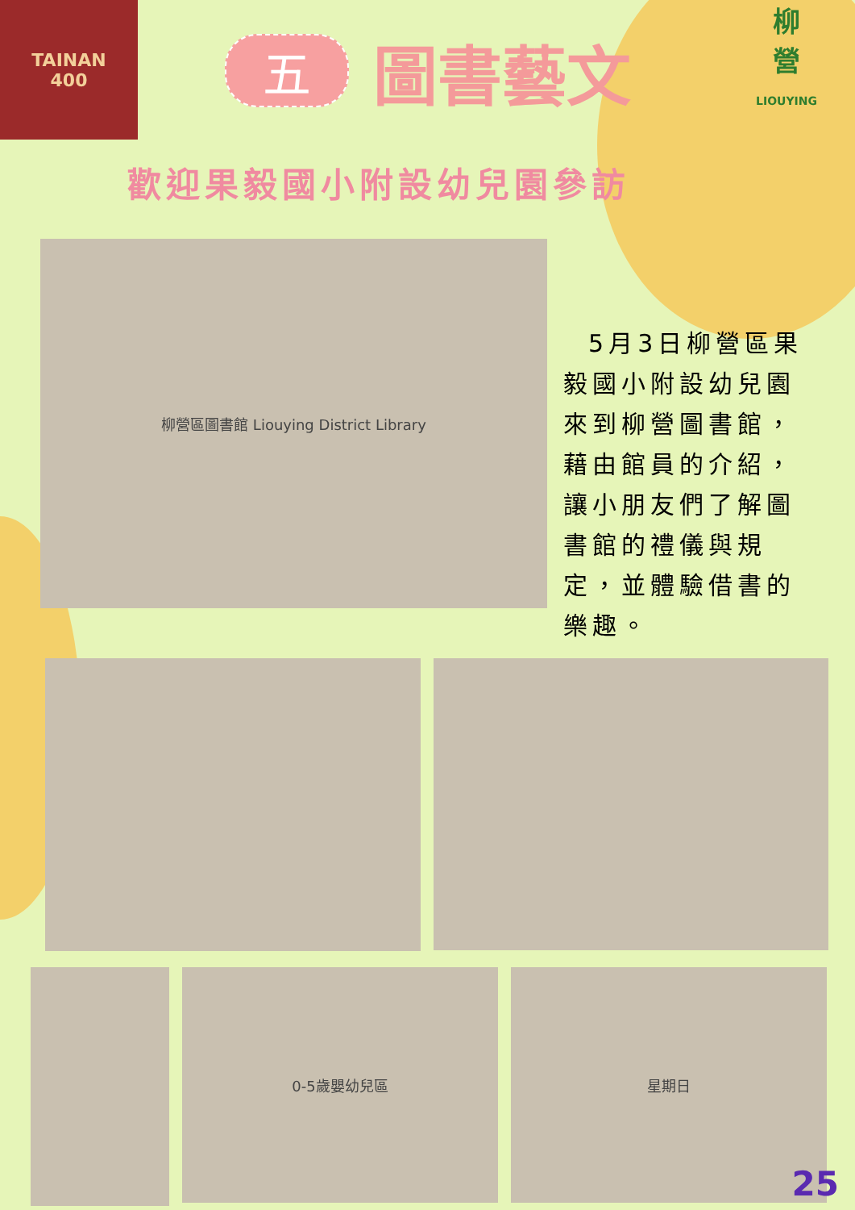TAINAN
400
五圖書藝文
柳
營
LIOUYING
歡迎果毅國小附設幼兒園參訪
柳營區圖書館 Liouying District Library
5月3日柳營區果毅國小附設幼兒園來到柳營圖書館，藉由館員的介紹，讓小朋友們了解圖書館的禮儀與規定，並體驗借書的樂趣。
0-5歲嬰幼兒區 星期日
25